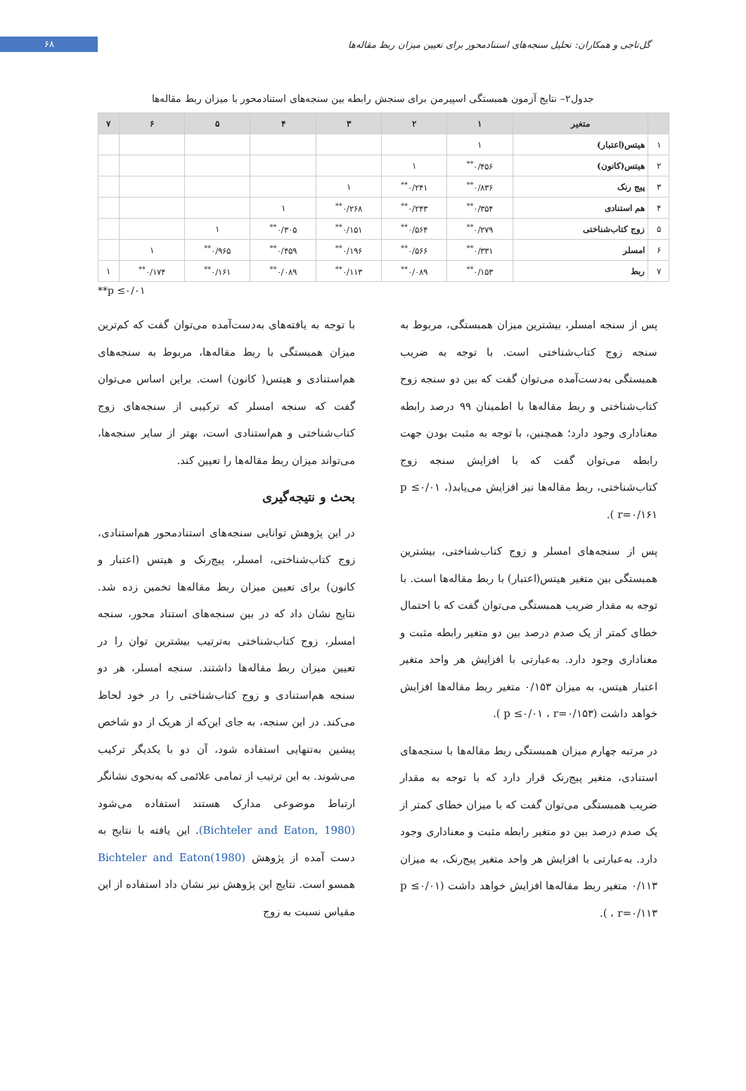۶۸
گل‌تاجی و همکاران: تحلیل سنجه‌های استنادمحور برای تعیین میزان ربط مقاله‌ها
جدول۲– نتایج آزمون همبستگی اسپیرمن برای سنجش رابطه بین سنجه‌های استنادمحور با میزان ربط مقاله‌ها
| | متغیر | ۱ | ۲ | ۳ | ۴ | ۵ | ۶ | ۷ |
| --- | --- | --- | --- | --- | --- | --- | --- | --- |
| ۱ | هیتس(اعتبار) | ۱ | | | | | | |
| ۲ | هیتس(کانون) | ۰/۴۵۶<sup>**</sup> | ۱ | | | | | |
| ۳ | پیج رنک | ۰/۸۳۶<sup>**</sup> | ۰/۲۴۱<sup>**</sup> | ۱ | | | | |
| ۴ | هم استنادی | ۰/۳۵۴<sup>**</sup> | ۰/۲۴۳<sup>**</sup> | ۰/۲۶۸<sup>**</sup> | ۱ | | | |
| ۵ | زوج کتاب‌شناختی | ۰/۲۷۹<sup>**</sup> | ۰/۵۶۴<sup>**</sup> | ۰/۱۵۱<sup>**</sup> | ۰/۳۰۵<sup>**</sup> | ۱ | | |
| ۶ | امسلر | ۰/۳۳۱<sup>**</sup> | ۰/۵۶۶<sup>**</sup> | ۰/۱۹۶<sup>**</sup> | ۰/۴۵۹<sup>**</sup> | ۰/۹۶۵<sup>**</sup> | ۱ | |
| ۷ | ربط | ۰/۱۵۳<sup>**</sup> | ۰/۰۸۹<sup>**</sup> | ۰/۱۱۳<sup>**</sup> | ۰/۰۸۹<sup>**</sup> | ۰/۱۶۱<sup>**</sup> | ۰/۱۷۴<sup>**</sup> | ۱ |
**p ≤۰/۰۱
پس از سنجه امسلر، بیشترین میزان همبستگی، مربوط به سنجه زوج کتاب‌شناختی است. با توجه به ضریب همبستگی به‌دست‌آمده می‌توان گفت که بین دو سنجه زوج کتاب‌شناختی و ربط مقاله‌ها با اطمینان ۹۹ درصد رابطه معناداری وجود دارد؛ همچنین، با توجه به مثبت بودن جهت رابطه می‌توان گفت که با افزایش سنجه زوج کتاب‌شناختی، ربط مقاله‌ها نیز افزایش می‌یابد(p ≤۰/۰۱ ، r=۰/۱۶۱ ).
پس از سنجه‌های امسلر و زوج کتاب‌شناختی، بیشترین همبستگی بین متغیر هیتس(اعتبار) با ربط مقاله‌ها است. با توجه به مقدار ضریب همبستگی می‌توان گفت که با احتمال خطای کمتر از یک صدم درصد بین دو متغیر رابطه مثبت و معناداری وجود دارد. به‌عبارتی با افزایش هر واحد متغیر اعتبار هیتس، به میزان ۰/۱۵۳ متغیر ربط مقاله‌ها افزایش خواهد داشت (p ≤۰/۰۱ ، r=۰/۱۵۳ ).
در مرتبه چهارم میزان همبستگی ربط مقاله‌ها با سنجه‌های استنادی، متغیر پیج‌رنک قرار دارد که با توجه به مقدار ضریب همبستگی می‌توان گفت که با میزان خطای کمتر از یک صدم درصد بین دو متغیر رابطه مثبت و معناداری وجود دارد. به‌عبارتی با افزایش هر واحد متغیر پیج‌رنک، به میزان ۰/۱۱۳ متغیر ربط مقاله‌ها افزایش خواهد داشت (p ≤۰/۰۱ ، r=۰/۱۱۳ ).
با توجه به یافته‌های به‌دست‌آمده می‌توان گفت که کم‌ترین میزان همبستگی با ربط مقاله‌ها، مربوط به سنجه‌های هم‌استنادی و هیتس( کانون) است. براین اساس می‌توان گفت که سنجه امسلر که ترکیبی از سنجه‌های زوج کتاب‌شناختی و هم‌استنادی است، بهتر از سایر سنجه‌ها، می‌تواند میزان ربط مقاله‌ها را تعیین کند.
بحث و نتیجه‌گیری
در این پژوهش توانایی سنجه‌های استنادمحور هم‌استنادی، زوج کتاب‌شناختی، امسلر، پیج‌رنک و هیتس (اعتبار و کانون) برای تعیین میزان ربط مقاله‌ها تخمین زده شد. نتایج نشان داد که در بین سنجه‌های استناد محور، سنجه امسلر، زوج کتاب‌شناختی به‌ترتیب بیشترین توان را در تعیین میزان ربط مقاله‌ها داشتند. سنجه امسلر، هر دو سنجه هم‌استنادی و زوج کتاب‌شناختی را در خود لحاظ می‌کند. در این سنجه، به جای این‌که از هریک از دو شاخص پیشین به‌تنهایی استفاده شود، آن دو با یکدیگر ترکیب می‌شوند. به این ترتیب از تمامی علائمی که به‌نحوی نشانگر ارتباط موضوعی مدارک هستند استفاده می‌شود (Bichteler and Eaton, 1980). این یافته با نتایج به دست آمده از پژوهش Bichteler and Eaton(1980) همسو است. نتایج این پژوهش نیز نشان داد استفاده از این مقیاس نسبت به زوج